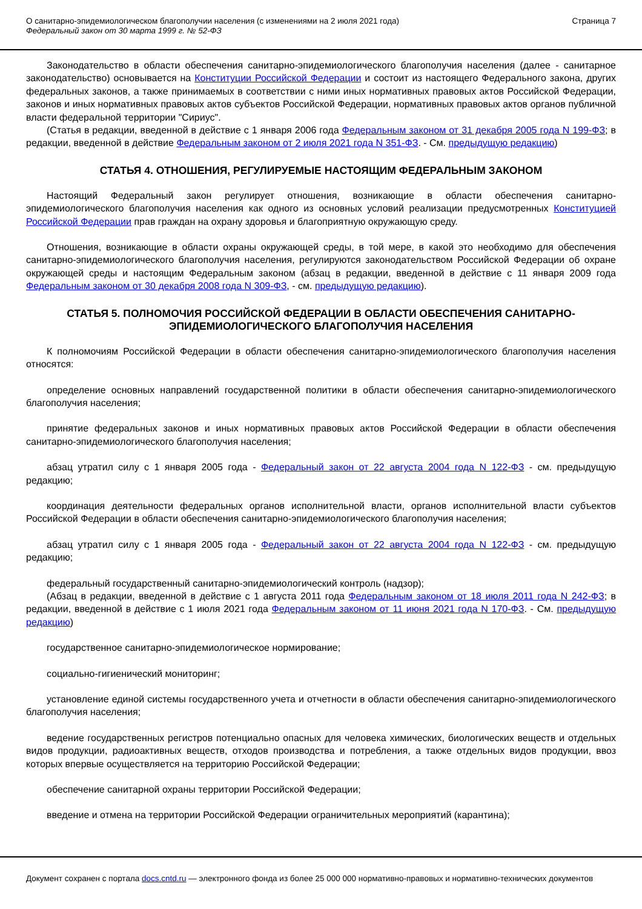О санитарно-эпидемиологическом благополучии населения (с изменениями на 2 июля 2021 года)
Федеральный закон от 30 марта 1999 г. № 52-ФЗ
Страница 7
Законодательство в области обеспечения санитарно-эпидемиологического благополучия населения (далее - санитарное законодательство) основывается на Конституции Российской Федерации и состоит из настоящего Федерального закона, других федеральных законов, а также принимаемых в соответствии с ними иных нормативных правовых актов Российской Федерации, законов и иных нормативных правовых актов субъектов Российской Федерации, нормативных правовых актов органов публичной власти федеральной территории "Сириус".
(Статья в редакции, введенной в действие с 1 января 2006 года Федеральным законом от 31 декабря 2005 года N 199-ФЗ; в редакции, введенной в действие Федеральным законом от 2 июля 2021 года N 351-ФЗ. - См. предыдущую редакцию)
СТАТЬЯ 4. ОТНОШЕНИЯ, РЕГУЛИРУЕМЫЕ НАСТОЯЩИМ ФЕДЕРАЛЬНЫМ ЗАКОНОМ
Настоящий Федеральный закон регулирует отношения, возникающие в области обеспечения санитарно-эпидемиологического благополучия населения как одного из основных условий реализации предусмотренных Конституцией Российской Федерации прав граждан на охрану здоровья и благоприятную окружающую среду.
Отношения, возникающие в области охраны окружающей среды, в той мере, в какой это необходимо для обеспечения санитарно-эпидемиологического благополучия населения, регулируются законодательством Российской Федерации об охране окружающей среды и настоящим Федеральным законом (абзац в редакции, введенной в действие с 11 января 2009 года Федеральным законом от 30 декабря 2008 года N 309-ФЗ, - см. предыдущую редакцию).
СТАТЬЯ 5. ПОЛНОМОЧИЯ РОССИЙСКОЙ ФЕДЕРАЦИИ В ОБЛАСТИ ОБЕСПЕЧЕНИЯ САНИТАРНО-ЭПИДЕМИОЛОГИЧЕСКОГО БЛАГОПОЛУЧИЯ НАСЕЛЕНИЯ
К полномочиям Российской Федерации в области обеспечения санитарно-эпидемиологического благополучия населения относятся:
определение основных направлений государственной политики в области обеспечения санитарно-эпидемиологического благополучия населения;
принятие федеральных законов и иных нормативных правовых актов Российской Федерации в области обеспечения санитарно-эпидемиологического благополучия населения;
абзац утратил силу с 1 января 2005 года - Федеральный закон от 22 августа 2004 года N 122-ФЗ - см. предыдущую редакцию;
координация деятельности федеральных органов исполнительной власти, органов исполнительной власти субъектов Российской Федерации в области обеспечения санитарно-эпидемиологического благополучия населения;
абзац утратил силу с 1 января 2005 года - Федеральный закон от 22 августа 2004 года N 122-ФЗ - см. предыдущую редакцию;
федеральный государственный санитарно-эпидемиологический контроль (надзор);
(Абзац в редакции, введенной в действие с 1 августа 2011 года Федеральным законом от 18 июля 2011 года N 242-ФЗ; в редакции, введенной в действие с 1 июля 2021 года Федеральным законом от 11 июня 2021 года N 170-ФЗ. - См. предыдущую редакцию)
государственное санитарно-эпидемиологическое нормирование;
социально-гигиенический мониторинг;
установление единой системы государственного учета и отчетности в области обеспечения санитарно-эпидемиологического благополучия населения;
ведение государственных регистров потенциально опасных для человека химических, биологических веществ и отдельных видов продукции, радиоактивных веществ, отходов производства и потребления, а также отдельных видов продукции, ввоз которых впервые осуществляется на территорию Российской Федерации;
обеспечение санитарной охраны территории Российской Федерации;
введение и отмена на территории Российской Федерации ограничительных мероприятий (карантина);
Документ сохранен с портала docs.cntd.ru — электронного фонда из более 25 000 000 нормативно-правовых и нормативно-технических документов